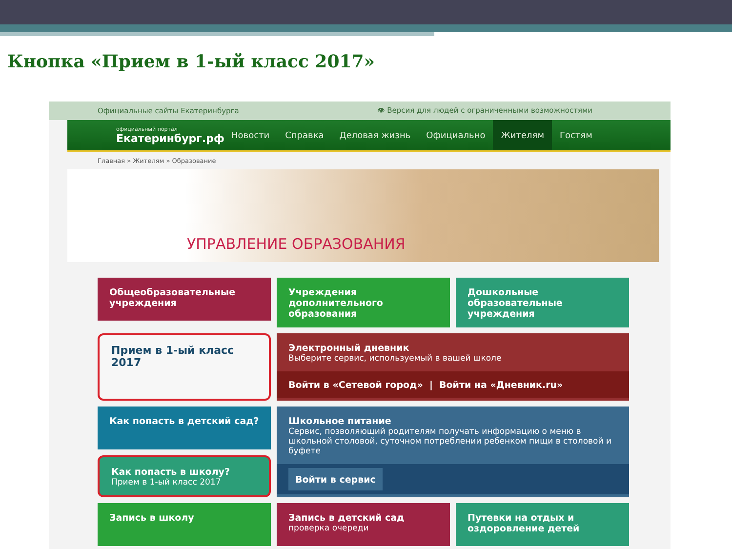Кнопка «Прием в 1-ый класс 2017»
Официальные сайты Екатеринбурга 👁 Версия для людей с ограниченными возможностями
официальный портал
Екатеринбург.рф
Новости Справка Деловая жизнь Официально Жителям Гостям
Главная » Жителям » Образование
УПРАВЛЕНИЕ ОБРАЗОВАНИЯ
Общеобразовательные учреждения
Учреждения дополнительного образования
Дошкольные образовательные учреждения
Прием в 1-ый класс 2017
Электронный дневник
Выберите сервис, используемый в вашей школе
Войти в «Сетевой город» | Войти на «Дневник.ru»
Как попасть в детский сад?
Как попасть в школу?
Прием в 1-ый класс 2017
Школьное питание
Сервис, позволяющий родителям получать информацию о меню в школьной столовой, суточном потреблении ребенком пищи в столовой и буфете
Войти в сервис
Запись в школу
Запись в детский сад
проверка очереди
Путевки на отдых и оздоровление детей